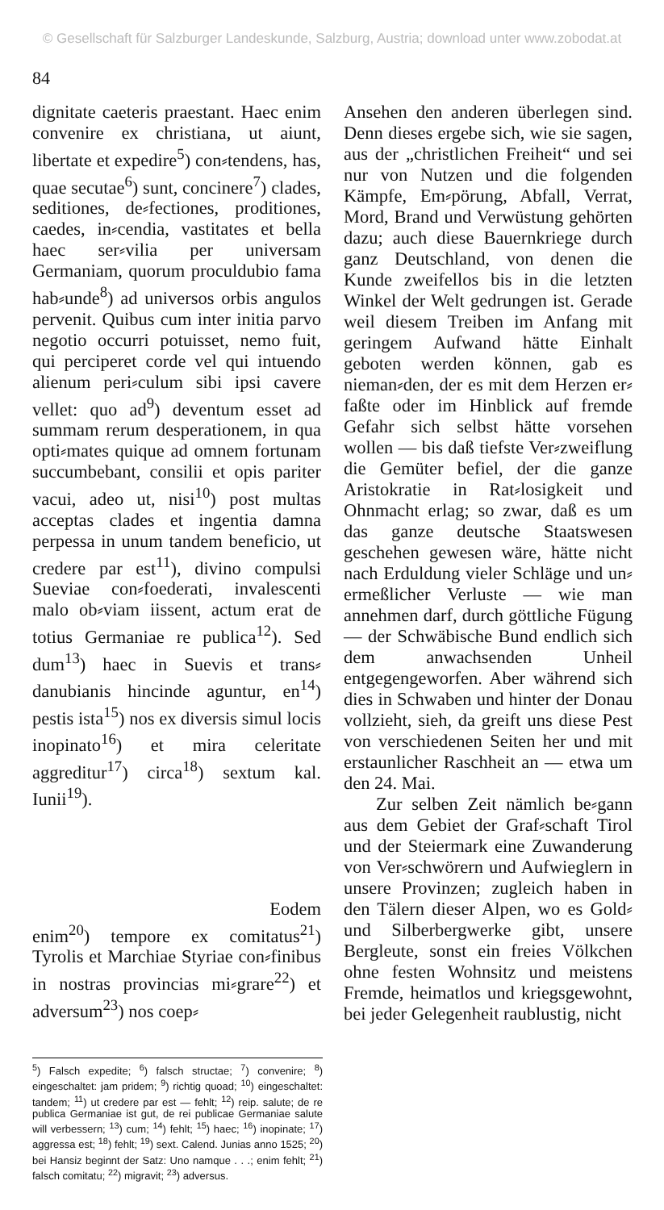© Gesellschaft für Salzburger Landeskunde, Salzburg, Austria; download unter www.zobodat.at
84
dignitate caeteris praestant. Haec enim convenire ex christiana, ut aiunt, libertate et expedire<sup>5</sup>) con⸗tendens, has, quae secutae<sup>6</sup>) sunt, concinere<sup>7</sup>) clades, seditiones, de⸗fectiones, proditiones, caedes, in⸗cendia, vastitates et bella haec ser⸗vilia per universam Germaniam, quorum proculdubio fama hab⸗unde<sup>8</sup>) ad universos orbis angulos pervenit. Quibus cum inter initia parvo negotio occurri potuisset, nemo fuit, qui perciperet corde vel qui intuendo alienum peri⸗culum sibi ipsi cavere vellet: quo ad<sup>9</sup>) deventum esset ad summam rerum desperationem, in qua opti⸗mates quique ad omnem fortunam succumbebant, consilii et opis pariter vacui, adeo ut, nisi<sup>10</sup>) post multas acceptas clades et ingentia damna perpessa in unum tandem beneficio, ut credere par est<sup>11</sup>), divino compulsi Sueviae con⸗foederati, invalescenti malo ob⸗viam iissent, actum erat de totius Germaniae re publica<sup>12</sup>). Sed dum<sup>13</sup>) haec in Suevis et trans⸗danubianis hincinde aguntur, en<sup>14</sup>) pestis ista<sup>15</sup>) nos ex diversis simul locis inopinato<sup>16</sup>) et mira celeritate aggreditur<sup>17</sup>) circa<sup>18</sup>) sextum kal. Iunii<sup>19</sup>).
Eodem
enim<sup>20</sup>) tempore ex comitatus<sup>21</sup>) Tyrolis et Marchiae Styriae con⸗finibus in nostras provincias mi⸗grare<sup>22</sup>) et adversum<sup>23</sup>) nos coep⸗
<sup>5</sup>) Falsch expedite; <sup>6</sup>) falsch structae; <sup>7</sup>) convenire; <sup>8</sup>) eingeschaltet: jam pridem; <sup>9</sup>) richtig quoad; <sup>10</sup>) eingeschaltet: tandem; <sup>11</sup>) ut credere par est — fehlt; <sup>12</sup>) reip. salute; de re publica Germaniae ist gut, de rei publicae Germaniae salute will verbessern; <sup>13</sup>) cum; <sup>14</sup>) fehlt; <sup>15</sup>) haec; <sup>16</sup>) inopinate; <sup>17</sup>) aggressa est; <sup>18</sup>) fehlt; <sup>19</sup>) sext. Calend. Junias anno 1525; <sup>20</sup>) bei Hansiz beginnt der Satz: Uno namque . . .; enim fehlt; <sup>21</sup>) falsch comitatu; <sup>22</sup>) migravit; <sup>23</sup>) adversus.
Ansehen den anderen überlegen sind. Denn dieses ergebe sich, wie sie sagen, aus der „christlichen Freiheit“ und sei nur von Nutzen und die folgenden Kämpfe, Em⸗pörung, Abfall, Verrat, Mord, Brand und Verwüstung gehörten dazu; auch diese Bauernkriege durch ganz Deutschland, von denen die Kunde zweifellos bis in die letzten Winkel der Welt gedrungen ist. Gerade weil diesem Treiben im Anfang mit geringem Aufwand hätte Einhalt geboten werden können, gab es nieman⸗den, der es mit dem Herzen er⸗faßte oder im Hinblick auf fremde Gefahr sich selbst hätte vorsehen wollen — bis daß tiefste Ver⸗zweiflung die Gemüter befiel, der die ganze Aristokratie in Rat⸗losigkeit und Ohnmacht erlag; so zwar, daß es um das ganze deutsche Staatswesen geschehen gewesen wäre, hätte nicht nach Erduldung vieler Schläge und un⸗ermeßlicher Verluste — wie man annehmen darf, durch göttliche Fügung — der Schwäbische Bund endlich sich dem anwachsenden Unheil entgegengeworfen. Aber während sich dies in Schwaben und hinter der Donau vollzieht, sieh, da greift uns diese Pest von verschiedenen Seiten her und mit erstaunlicher Raschheit an — etwa um den 24. Mai.
Zur selben Zeit nämlich be⸗gann aus dem Gebiet der Graf⸗schaft Tirol und der Steiermark eine Zuwanderung von Ver⸗schwörern und Aufwieglern in unsere Provinzen; zugleich haben in den Tälern dieser Alpen, wo es Gold⸗ und Silberbergwerke gibt, unsere Bergleute, sonst ein freies Völkchen ohne festen Wohnsitz und meistens Fremde, heimatlos und kriegsgewohnt, bei jeder Gelegenheit raublustig, nicht